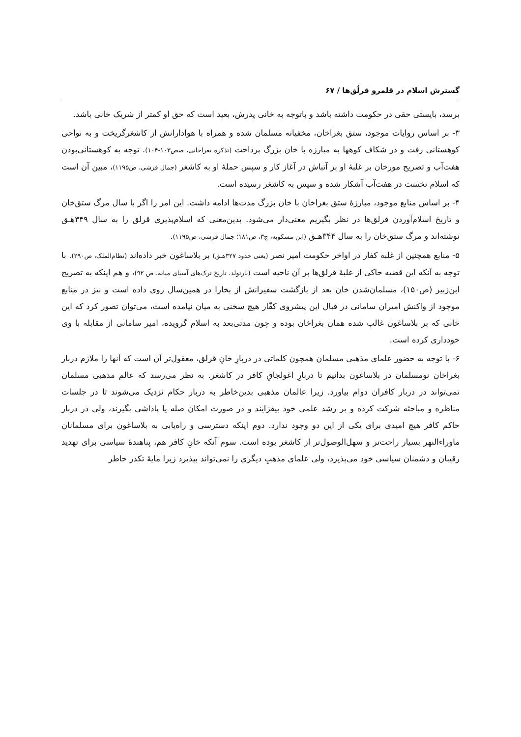گسترش اسلام در قلمرو قرلُق‌ها / ۶۷
برسد، بایستی حقی در حکومت داشته باشد و باتوجه به خانی پدرش، بعید است که حق او کمتر از شریک خانی باشد.
۳- بر اساس روایات موجود، ستق بغراخان، مخفیانه مسلمان شده و همراه با هوادارانش از کاشغرگریخت و به نواحی کوهستانی رفت و در شکاف کوهها به مبارزه با خان بزرگ پرداخت (تذکره بغراخانی، صص۱۰۳-۱۰۴). توجه به کوهستانی‌بودن هفت‌آب و تصریح مورخان بر غلبۀ او بر آتباش در آغاز کار و سپس حملۀ او به کاشغر (جمال قرشی، ص۱۱۹۵)، مبین آن است که اسلام نخست در هفت‌آب آشکار شده و سپس به کاشغر رسیده است.
۴- بر اساس منابع موجود، مبارزۀ ستق بغراخان با خان بزرگ مدت‌ها ادامه داشت. این امر را اگر با سال مرگ ستق‌خان و تاریخ اسلام‌آوردن قرلق‌ها در نظر بگیریم معنی‌دار می‌شود. بدین‌معنی که اسلام‌پذیری قرلق را به سال ۳۴۹هـق نوشته‌اند و مرگ ستق‌خان را به سال ۳۴۴هـق (ابن مسکویه، ج۳، ص۱۸۱؛ جمال قرشی، ص۱۱۹۵).
۵- منابع همچنین از غلبه کفار در اواخر حکومت امیر نصر (یعنی حدود ۳۲۷هـق) بر بلاساغون خبر داده‌اند (نظام‌الملک، ص۲۹۰). با توجه به آنکه این قضیه حاکی از غلبۀ قرلق‌ها بر آن ناحیه است (بارتولد، تاریخ ترک‌های آسیای میانه، ص ۹۲)، و هم اینکه به تصریح ابن‌زبیر (ص۱۵۰)، مسلمان‌شدن خان بعد از بازگشت سفیرانش از بخارا در همین‌سال روی داده است و نیز در منابع موجود از واکنش امیران سامانی در قبال این پیشروی کفّار هیچ سخنی به میان نیامده است، می‌توان تصور کرد که این خانی که بر بلاساغون غالب شده همان بغراخان بوده و چون مدتی‌بعد به اسلام گرویده، امیر سامانی از مقابله با وی خودداری کرده است.
۶- با توجه به حضور علمای مذهبی مسلمان همچون کلماتی در دربارِ خانِ قرلق، معقول‌تر آن است که آنها را ملازم دربار بغراخان نومسلمان در بلاساغون بدانیم تا دربارِ اغولجاقِ کافر در کاشغر. به نظر می‌رسد که عالم مذهبی مسلمان نمی‌تواند در دربار کافران دوام بیاورد. زیرا عالمان مذهبی بدین‌خاطر به دربار حکام نزدیک می‌شوند تا در جلسات مناظره و مباحثه شرکت کرده و بر رشد علمی خود بیفزایند و در صورت امکان صله یا پاداشی بگیرند، ولی در دربار حاکم کافر هیچ امیدی برای یکی از این دو وجود ندارد. دوم اینکه دسترسی و راه‌یابی به بلاساغون برای مسلمانان ماوراءالنهر بسیار راحت‌تر و سهل‌الوصول‌تر از کاشغر بوده است. سوم آنکه خانِ کافر هم، پناهندۀ سیاسی برای تهدید رقیبان و دشمنان سیاسی خود می‌پذیرد، ولی علمای مذهبِ دیگری را نمی‌تواند بپذیرد زیرا مایۀ تکدر خاطر